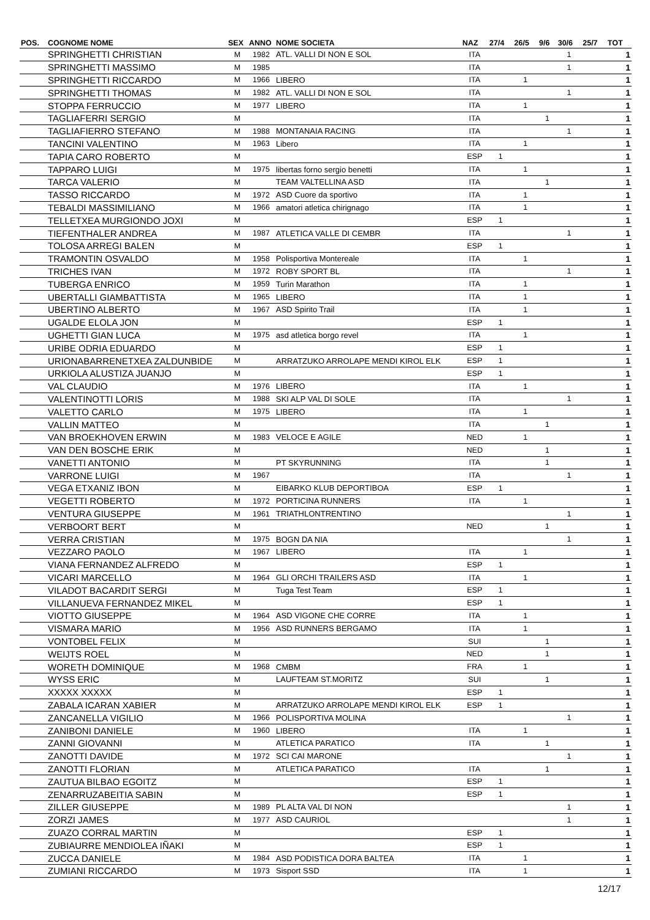| POS. | COGNOME NOME | SEX | ANNO | NOME SOCIETA | NAZ | 27/4 | 26/5 | 9/6 | 30/6 | 25/7 | TOT |
| --- | --- | --- | --- | --- | --- | --- | --- | --- | --- | --- | --- |
| | SPRINGHETTI CHRISTIAN | M | 1982 | ATL. VALLI DI NON E SOL | ITA | | | | 1 | | 1 |
| | SPRINGHETTI MASSIMO | M | 1985 | | ITA | | | | 1 | | 1 |
| | SPRINGHETTI RICCARDO | M | 1966 | LIBERO | ITA | | 1 | | | | 1 |
| | SPRINGHETTI THOMAS | M | 1982 | ATL. VALLI DI NON E SOL | ITA | | | | 1 | | 1 |
| | STOPPA FERRUCCIO | M | 1977 | LIBERO | ITA | | 1 | | | | 1 |
| | TAGLIAFERRI SERGIO | M | | | ITA | | | 1 | | | 1 |
| | TAGLIAFIERRO STEFANO | M | 1988 | MONTANAIA RACING | ITA | | | | 1 | | 1 |
| | TANCINI VALENTINO | M | 1963 | Libero | ITA | | 1 | | | | 1 |
| | TAPIA CARO ROBERTO | M | | | ESP | 1 | | | | | 1 |
| | TAPPARO LUIGI | M | 1975 | libertas forno sergio benetti | ITA | | 1 | | | | 1 |
| | TARCA VALERIO | M | | TEAM VALTELLINA ASD | ITA | | | 1 | | | 1 |
| | TASSO RICCARDO | M | 1972 | ASD Cuore da sportivo | ITA | | 1 | | | | 1 |
| | TEBALDI MASSIMILIANO | M | 1966 | amatori atletica chirignago | ITA | | 1 | | | | 1 |
| | TELLETXEA MURGIONDO JOXI | M | | | ESP | 1 | | | | | 1 |
| | TIEFENTHALER ANDREA | M | 1987 | ATLETICA VALLE DI CEMBR | ITA | | | | 1 | | 1 |
| | TOLOSA ARREGI BALEN | M | | | ESP | 1 | | | | | 1 |
| | TRAMONTIN OSVALDO | M | 1958 | Polisportiva Montereale | ITA | | 1 | | | | 1 |
| | TRICHES IVAN | M | 1972 | ROBY SPORT BL | ITA | | | | 1 | | 1 |
| | TUBERGA ENRICO | M | 1959 | Turin Marathon | ITA | | 1 | | | | 1 |
| | UBERTALLI GIAMBATTISTA | M | 1965 | LIBERO | ITA | | 1 | | | | 1 |
| | UBERTINO ALBERTO | M | 1967 | ASD Spirito Trail | ITA | | 1 | | | | 1 |
| | UGALDE ELOLA JON | M | | | ESP | 1 | | | | | 1 |
| | UGHETTI GIAN LUCA | M | 1975 | asd atletica borgo revel | ITA | | 1 | | | | 1 |
| | URIBE ODRIA EDUARDO | M | | | ESP | 1 | | | | | 1 |
| | URIONABARRENETXEA ZALDUNBIDE | M | | ARRATZUKO ARROLAPE MENDI KIROL ELK | ESP | 1 | | | | | 1 |
| | URKIOLA ALUSTIZA JUANJO | M | | | ESP | 1 | | | | | 1 |
| | VAL CLAUDIO | M | 1976 | LIBERO | ITA | | 1 | | | | 1 |
| | VALENTINOTTI LORIS | M | 1988 | SKI ALP VAL DI SOLE | ITA | | | | 1 | | 1 |
| | VALETTO CARLO | M | 1975 | LIBERO | ITA | | 1 | | | | 1 |
| | VALLIN MATTEO | M | | | ITA | | | 1 | | | 1 |
| | VAN BROEKHOVEN ERWIN | M | 1983 | VELOCE E AGILE | NED | | 1 | | | | 1 |
| | VAN DEN BOSCHE ERIK | M | | | NED | | | 1 | | | 1 |
| | VANETTI ANTONIO | M | | PT SKYRUNNING | ITA | | | 1 | | | 1 |
| | VARRONE LUIGI | M | 1967 | | ITA | | | | 1 | | 1 |
| | VEGA ETXANIZ IBON | M | | EIBARKO KLUB DEPORTIBOA | ESP | 1 | | | | | 1 |
| | VEGETTI ROBERTO | M | 1972 | PORTICINA RUNNERS | ITA | | 1 | | | | 1 |
| | VENTURA GIUSEPPE | M | 1961 | TRIATHLONTRENTINO | | | | | 1 | | 1 |
| | VERBOORT BERT | M | | | NED | | | 1 | | | 1 |
| | VERRA CRISTIAN | M | 1975 | BOGN DA NIA | | | | | 1 | | 1 |
| | VEZZARO PAOLO | M | 1967 | LIBERO | ITA | | 1 | | | | 1 |
| | VIANA FERNANDEZ ALFREDO | M | | | ESP | 1 | | | | | 1 |
| | VICARI MARCELLO | M | 1964 | GLI ORCHI TRAILERS ASD | ITA | | 1 | | | | 1 |
| | VILADOT BACARDIT SERGI | M | | Tuga Test Team | ESP | 1 | | | | | 1 |
| | VILLANUEVA FERNANDEZ MIKEL | M | | | ESP | 1 | | | | | 1 |
| | VIOTTO GIUSEPPE | M | 1964 | ASD VIGONE CHE CORRE | ITA | | 1 | | | | 1 |
| | VISMARA MARIO | M | 1956 | ASD RUNNERS BERGAMO | ITA | | 1 | | | | 1 |
| | VONTOBEL FELIX | M | | | SUI | | | 1 | | | 1 |
| | WEIJTS ROEL | M | | | NED | | | 1 | | | 1 |
| | WORETH DOMINIQUE | M | 1968 | CMBM | FRA | | 1 | | | | 1 |
| | WYSS ERIC | M | | LAUFTEAM ST.MORITZ | SUI | | | 1 | | | 1 |
| | XXXXX XXXXX | M | | | ESP | 1 | | | | | 1 |
| | ZABALA ICARAN XABIER | M | | ARRATZUKO ARROLAPE MENDI KIROL ELK | ESP | 1 | | | | | 1 |
| | ZANCANELLA VIGILIO | M | 1966 | POLISPORTIVA MOLINA | | | | | 1 | | 1 |
| | ZANIBONI DANIELE | M | 1960 | LIBERO | ITA | | 1 | | | | 1 |
| | ZANNI GIOVANNI | M | | ATLETICA PARATICO | ITA | | | 1 | | | 1 |
| | ZANOTTI DAVIDE | M | 1972 | SCI CAI MARONE | | | | | 1 | | 1 |
| | ZANOTTI FLORIAN | M | | ATLETICA PARATICO | ITA | | | 1 | | | 1 |
| | ZAUTUA BILBAO EGOITZ | M | | | ESP | 1 | | | | | 1 |
| | ZENARRUZABEITIA SABIN | M | | | ESP | 1 | | | | | 1 |
| | ZILLER GIUSEPPE | M | 1989 | PL ALTA VAL DI NON | | | | | 1 | | 1 |
| | ZORZI JAMES | M | 1977 | ASD CAURIOL | | | | | 1 | | 1 |
| | ZUAZO CORRAL MARTIN | M | | | ESP | 1 | | | | | 1 |
| | ZUBIAURRE MENDIOLEA IÑAKI | M | | | ESP | 1 | | | | | 1 |
| | ZUCCA DANIELE | M | 1984 | ASD PODISTICA DORA BALTEA | ITA | | 1 | | | | 1 |
| | ZUMIANI RICCARDO | M | 1973 | Sisport SSD | ITA | | 1 | | | | 1 |
12/17